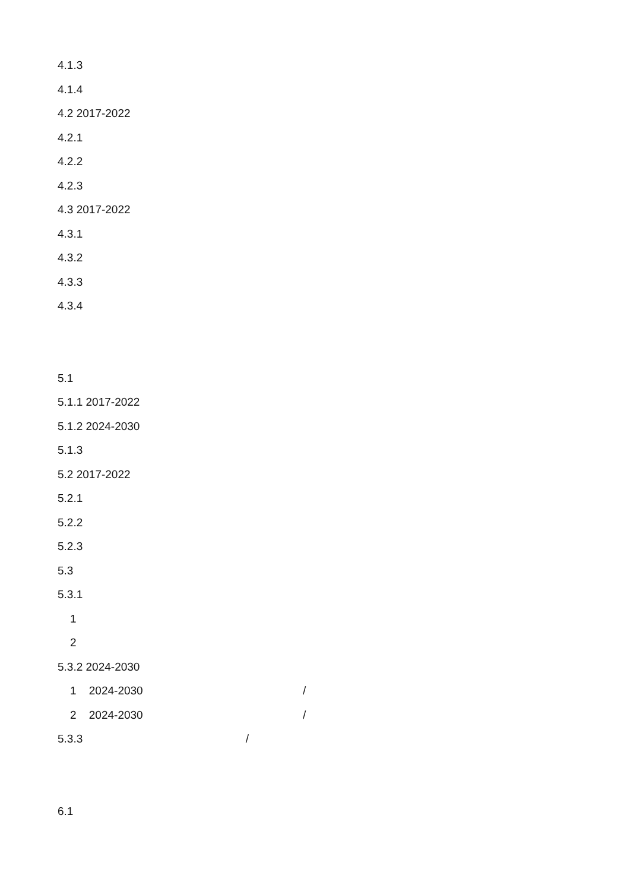4.1.3
4.1.4
4.2 2017-2022
4.2.1
4.2.2
4.2.3
4.3 2017-2022
4.3.1
4.3.2
4.3.3
4.3.4
5.1
5.1.1 2017-2022
5.1.2 2024-2030
5.1.3
5.2 2017-2022
5.2.1
5.2.2
5.2.3
5.3
5.3.1
1
2
5.3.2 2024-2030
1 2024-2030 /
2 2024-2030 /
5.3.3 /
6.1